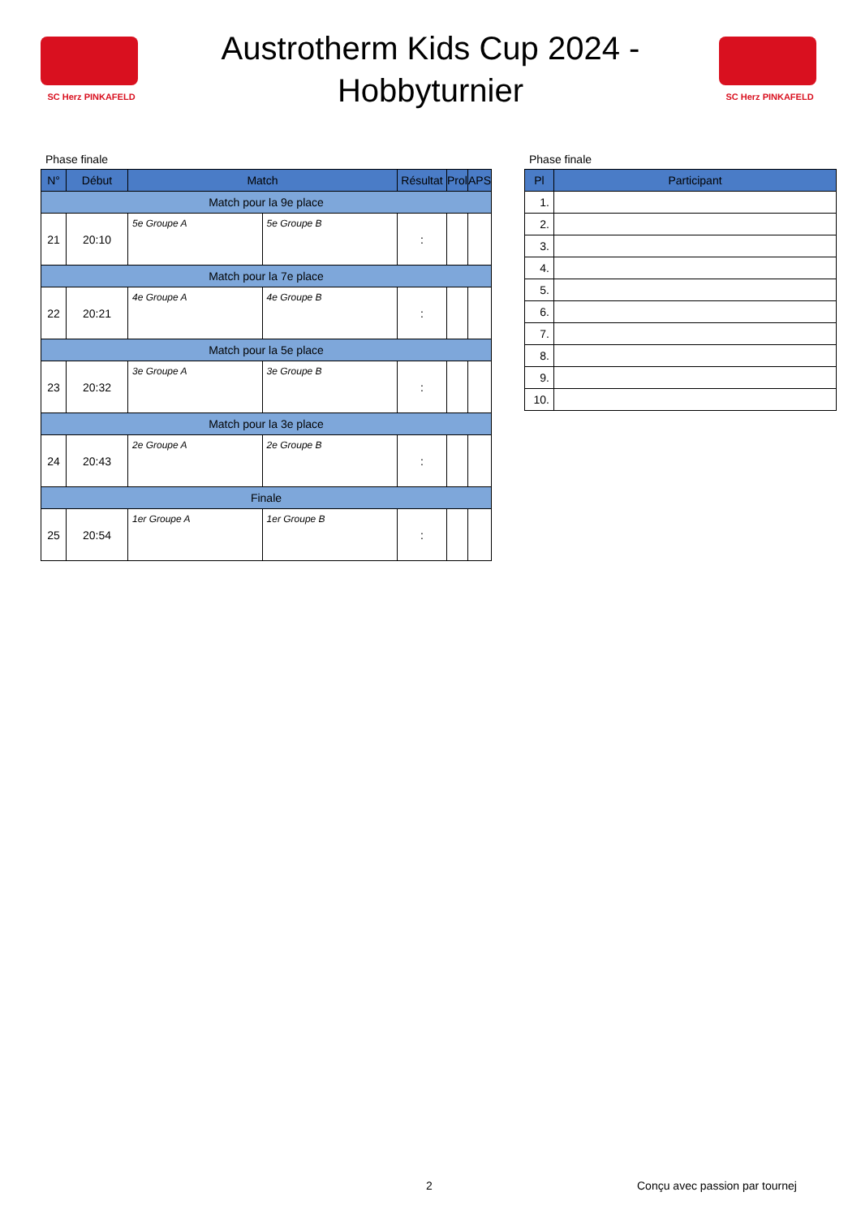SC Herz PINKAFELD
Austrotherm Kids Cup 2024 -
Hobbyturnier
SC Herz PINKAFELD
Phase finale
| N° | Début | Match | | Résultat | Prol | APS |
| --- | --- | --- | --- | --- | --- | --- |
| Match pour la 9e place | | | | | | |
| 21 | 20:10 | 5e Groupe A | 5e Groupe B | : | | |
| Match pour la 7e place | | | | | | |
| 22 | 20:21 | 4e Groupe A | 4e Groupe B | : | | |
| Match pour la 5e place | | | | | | |
| 23 | 20:32 | 3e Groupe A | 3e Groupe B | : | | |
| Match pour la 3e place | | | | | | |
| 24 | 20:43 | 2e Groupe A | 2e Groupe B | : | | |
| Finale | | | | | | |
| 25 | 20:54 | 1er Groupe A | 1er Groupe B | : | | |
Phase finale
| Pl | Participant |
| --- | --- |
| 1. | |
| 2. | |
| 3. | |
| 4. | |
| 5. | |
| 6. | |
| 7. | |
| 8. | |
| 9. | |
| 10. | |
2 Conçu avec passion par tournej